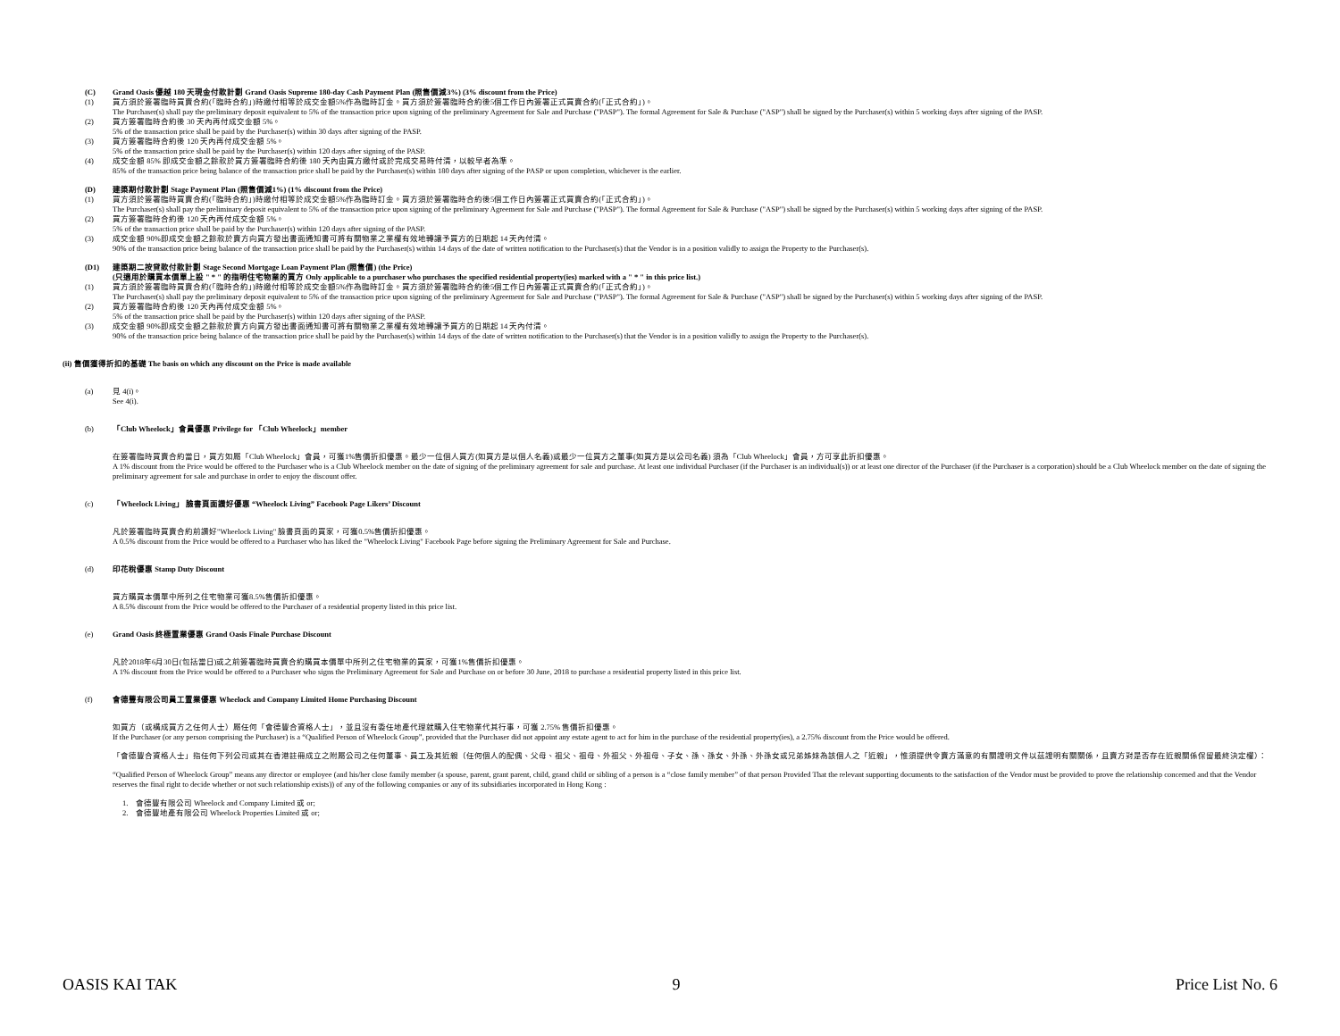(C) Grand Oasis 優越 180 天現金付款計劃 Grand Oasis Supreme 180-day Cash Payment Plan (照售價減3%) (3% discount from the Price)
(1) 買方須於簽署臨時買賣合約(「臨時合約」)時繳付相等於成交金額5%作為臨時訂金。買方須於簽署臨時合約後5個工作日內簽署正式買賣合約(「正式合約」)。
The Purchaser(s) shall pay the preliminary deposit equivalent to 5% of the transaction price upon signing of the preliminary Agreement for Sale and Purchase ("PASP"). The formal Agreement for Sale & Purchase ("ASP") shall be signed by the Purchaser(s) within 5 working days after signing of the PASP.
(2) 買方簽署臨時合約後 30 天內再付成交金額 5%。
5% of the transaction price shall be paid by the Purchaser(s) within 30 days after signing of the PASP.
(3) 買方簽署臨時合約後 120 天內再付成交金額 5%。
5% of the transaction price shall be paid by the Purchaser(s) within 120 days after signing of the PASP.
(4) 成交金額 85% 即成交金額之餘款於買方簽署臨時合約後 180 天內由買方繳付或於完成交易時付清，以較早者為準。
85% of the transaction price being balance of the transaction price shall be paid by the Purchaser(s) within 180 days after signing of the PASP or upon completion, whichever is the earlier.
(D) 建築期付款計劃 Stage Payment Plan (照售價減1%) (1% discount from the Price)
(1) 買方須於簽署臨時買賣合約(「臨時合約」)時繳付相等於成交金額5%作為臨時訂金。買方須於簽署臨時合約後5個工作日內簽署正式買賣合約(「正式合約」)。
The Purchaser(s) shall pay the preliminary deposit equivalent to 5% of the transaction price upon signing of the preliminary Agreement for Sale and Purchase ("PASP"). The formal Agreement for Sale & Purchase ("ASP") shall be signed by the Purchaser(s) within 5 working days after signing of the PASP.
(2) 買方簽署臨時合約後 120 天內再付成交金額 5%。
5% of the transaction price shall be paid by the Purchaser(s) within 120 days after signing of the PASP.
(3) 成交金額 90%即成交金額之餘款於賣方向買方發出書面通知書可將有關物業之業權有效地轉讓予買方的日期起 14 天內付清。
90% of the transaction price being balance of the transaction price shall be paid by the Purchaser(s) within 14 days of the date of written notification to the Purchaser(s) that the Vendor is in a position validly to assign the Property to the Purchaser(s).
(D1) 建築期二按貸款付款計劃 Stage Second Mortgage Loan Payment Plan (照售價) (the Price)
(只適用於購買本價單上設 " * " 的指明住宅物業的買方 Only applicable to a purchaser who purchases the specified residential property(ies) marked with a " * " in this price list.)
(1) 買方須於簽署臨時買賣合約(「臨時合約」)時繳付相等於成交金額5%作為臨時訂金。買方須於簽署臨時合約後5個工作日內簽署正式買賣合約(「正式合約」)。
The Purchaser(s) shall pay the preliminary deposit equivalent to 5% of the transaction price upon signing of the preliminary Agreement for Sale and Purchase ("PASP"). The formal Agreement for Sale & Purchase ("ASP") shall be signed by the Purchaser(s) within 5 working days after signing of the PASP.
(2) 買方簽署臨時合約後 120 天內再付成交金額 5%。
5% of the transaction price shall be paid by the Purchaser(s) within 120 days after signing of the PASP.
(3) 成交金額 90%即成交金額之餘款於賣方向買方發出書面通知書可將有關物業之業權有效地轉讓予買方的日期起 14 天內付清。
90% of the transaction price being balance of the transaction price shall be paid by the Purchaser(s) within 14 days of the date of written notification to the Purchaser(s) that the Vendor is in a position validly to assign the Property to the Purchaser(s).
(ii) 售價獲得折扣的基礎 The basis on which any discount on the Price is made available
(a) 見 4(i)。
See 4(i).
(b) 「Club Wheelock」會員優惠 Privilege for 「Club Wheelock」member
在簽署臨時買賣合約當日，買方如屬「Club Wheelock」會員，可獲1%售價折扣優惠。最少一位個人買方(如買方是以個人名義)或最少一位買方之董事(如買方是以公司名義) 須為「Club Wheelock」會員，方可享此折扣優惠。
A 1% discount from the Price would be offered to the Purchaser who is a Club Wheelock member on the date of signing of the preliminary agreement for sale and purchase. At least one individual Purchaser (if the Purchaser is an individual(s)) or at least one director of the Purchaser (if the Purchaser is a corporation) should be a Club Wheelock member on the date of signing the preliminary agreement for sale and purchase in order to enjoy the discount offer.
(c) 「Wheelock Living」 臉書頁面讚好優惠 “Wheelock Living” Facebook Page Likers’ Discount
凡於簽署臨時買賣合約前讚好"Wheelock Living" 臉書頁面的買家，可獲0.5%售價折扣優惠。
A 0.5% discount from the Price would be offered to a Purchaser who has liked the "Wheelock Living" Facebook Page before signing the Preliminary Agreement for Sale and Purchase.
(d) 印花稅優惠 Stamp Duty Discount
買方購買本價單中所列之住宅物業可獲8.5%售價折扣優惠。
A 8.5% discount from the Price would be offered to the Purchaser of a residential property listed in this price list.
(e) Grand Oasis 終極置業優惠 Grand Oasis Finale Purchase Discount
凡於2018年6月30日(包括當日)或之前簽署臨時買賣合約購買本價單中所列之住宅物業的買家，可獲1%售價折扣優惠。
A 1% discount from the Price would be offered to a Purchaser who signs the Preliminary Agreement for Sale and Purchase on or before 30 June, 2018 to purchase a residential property listed in this price list.
(f) 會德豐有限公司員工置業優惠 Wheelock and Company Limited Home Purchasing Discount
如買方（或構成買方之任何人士）屬任何「會德豐合資格人士」，並且沒有委任地產代理就購入住宅物業代其行事，可獲 2.75% 售價折扣優惠。
If the Purchaser (or any person comprising the Purchaser) is a “Qualified Person of Wheelock Group”, provided that the Purchaser did not appoint any estate agent to act for him in the purchase of the residential property(ies), a 2.75% discount from the Price would be offered.
「會德豐合資格人士」指任何下列公司或其在香港註冊成立之附屬公司之任何董事、員工及其近親（任何個人的配偶、父母、祖父、祖母、外祖父、外祖母、子女、孫、孫女、外孫、外孫女或兄弟姊妹為該個人之「近親」，惟須提供令賣方滿意的有關證明文件以茲證明有關關係，且賣方對是否存在近親關係保留最終決定權）：
“Qualified Person of Wheelock Group” means any director or employee (and his/her close family member (a spouse, parent, grant parent, child, grand child or sibling of a person is a “close family member” of that person Provided That the relevant supporting documents to the satisfaction of the Vendor must be provided to prove the relationship concerned and that the Vendor reserves the final right to decide whether or not such relationship exists)) of any of the following companies or any of its subsidiaries incorporated in Hong Kong :
1. 會德豐有限公司 Wheelock and Company Limited 或 or;
2. 會德豐地產有限公司 Wheelock Properties Limited 或 or;
OASIS KAI TAK 9 Price List No. 6